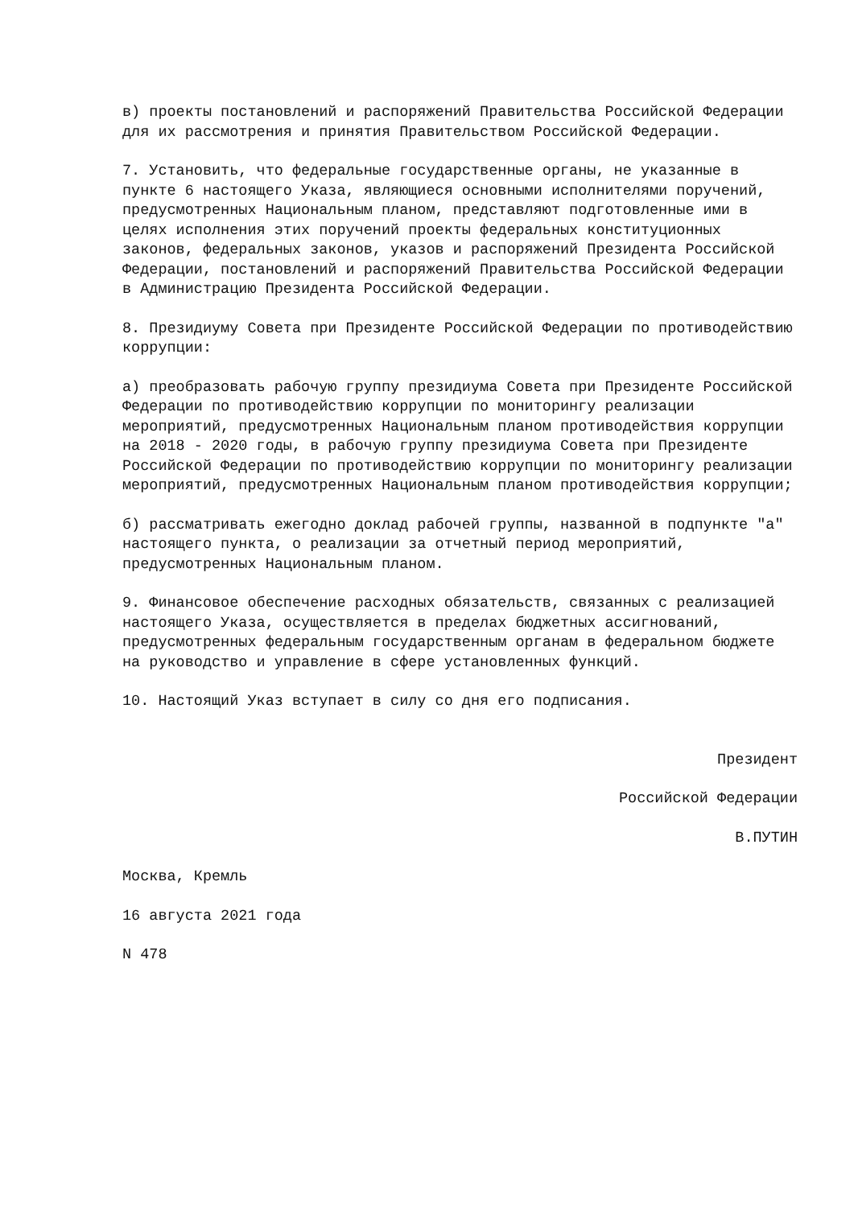в) проекты постановлений и распоряжений Правительства Российской Федерации для их рассмотрения и принятия Правительством Российской Федерации.
7. Установить, что федеральные государственные органы, не указанные в пункте 6 настоящего Указа, являющиеся основными исполнителями поручений, предусмотренных Национальным планом, представляют подготовленные ими в целях исполнения этих поручений проекты федеральных конституционных законов, федеральных законов, указов и распоряжений Президента Российской Федерации, постановлений и распоряжений Правительства Российской Федерации в Администрацию Президента Российской Федерации.
8. Президиуму Совета при Президенте Российской Федерации по противодействию коррупции:
а) преобразовать рабочую группу президиума Совета при Президенте Российской Федерации по противодействию коррупции по мониторингу реализации мероприятий, предусмотренных Национальным планом противодействия коррупции на 2018 - 2020 годы, в рабочую группу президиума Совета при Президенте Российской Федерации по противодействию коррупции по мониторингу реализации мероприятий, предусмотренных Национальным планом противодействия коррупции;
б) рассматривать ежегодно доклад рабочей группы, названной в подпункте "а" настоящего пункта, о реализации за отчетный период мероприятий, предусмотренных Национальным планом.
9. Финансовое обеспечение расходных обязательств, связанных с реализацией настоящего Указа, осуществляется в пределах бюджетных ассигнований, предусмотренных федеральным государственным органам в федеральном бюджете на руководство и управление в сфере установленных функций.
10. Настоящий Указ вступает в силу со дня его подписания.
Президент
Российской Федерации
В.ПУТИН
Москва, Кремль
16 августа 2021 года
N 478